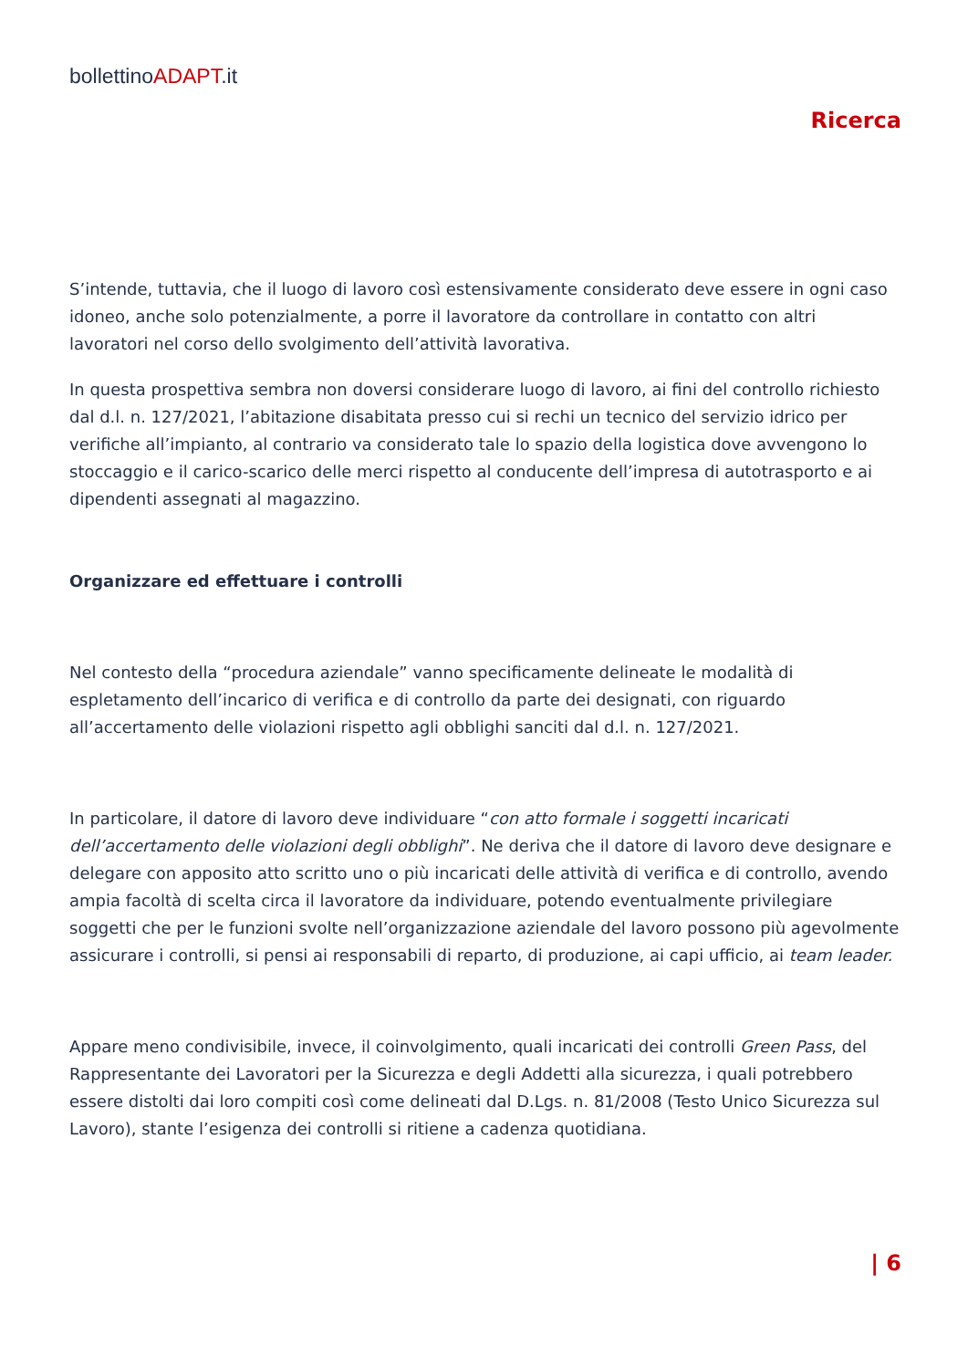bollettinoADAPT.it
Ricerca
S’intende, tuttavia, che il luogo di lavoro così estensivamente considerato deve essere in ogni caso idoneo, anche solo potenzialmente, a porre il lavoratore da controllare in contatto con altri lavoratori nel corso dello svolgimento dell’attività lavorativa.
In questa prospettiva sembra non doversi considerare luogo di lavoro, ai fini del controllo richiesto dal d.l. n. 127/2021, l’abitazione disabitata presso cui si rechi un tecnico del servizio idrico per verifiche all’impianto, al contrario va considerato tale lo spazio della logistica dove avvengono lo stoccaggio e il carico-scarico delle merci rispetto al conducente dell’impresa di autotrasporto e ai dipendenti assegnati al magazzino.
Organizzare ed effettuare i controlli
Nel contesto della “procedura aziendale” vanno specificamente delineate le modalità di espletamento dell’incarico di verifica e di controllo da parte dei designati, con riguardo all’accertamento delle violazioni rispetto agli obblighi sanciti dal d.l. n. 127/2021.
In particolare, il datore di lavoro deve individuare “con atto formale i soggetti incaricati dell’accertamento delle violazioni degli obblighi”. Ne deriva che il datore di lavoro deve designare e delegare con apposito atto scritto uno o più incaricati delle attività di verifica e di controllo, avendo ampia facoltà di scelta circa il lavoratore da individuare, potendo eventualmente privilegiare soggetti che per le funzioni svolte nell’organizzazione aziendale del lavoro possono più agevolmente assicurare i controlli, si pensi ai responsabili di reparto, di produzione, ai capi ufficio, ai team leader.
Appare meno condivisibile, invece, il coinvolgimento, quali incaricati dei controlli Green Pass, del Rappresentante dei Lavoratori per la Sicurezza e degli Addetti alla sicurezza, i quali potrebbero essere distolti dai loro compiti così come delineati dal D.Lgs. n. 81/2008 (Testo Unico Sicurezza sul Lavoro), stante l’esigenza dei controlli si ritiene a cadenza quotidiana.
| 6